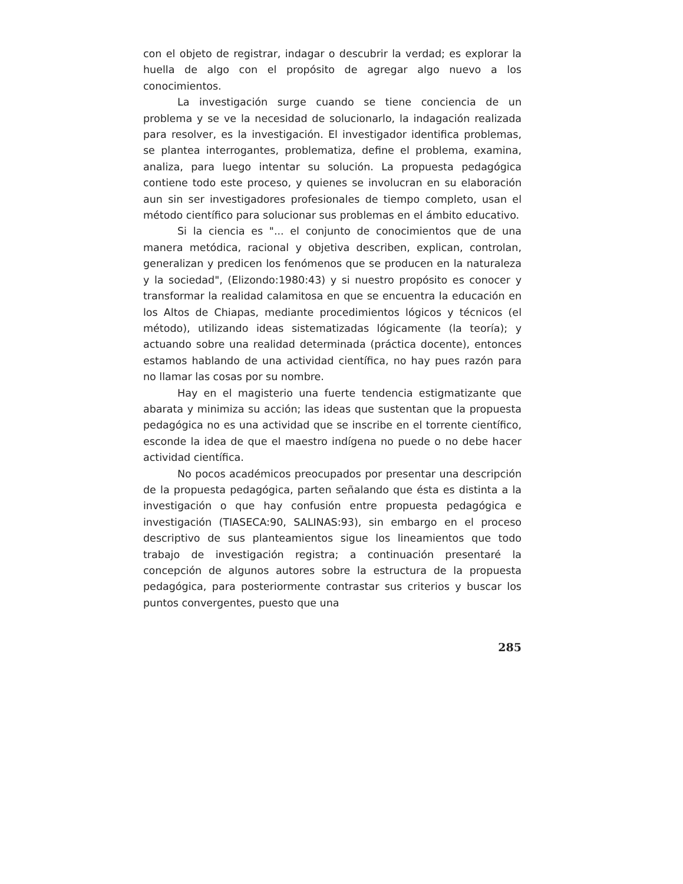con el objeto de registrar, indagar o descubrir la verdad; es explorar la huella de algo con el propósito de agregar algo nuevo a los conocimientos.
La investigación surge cuando se tiene conciencia de un problema y se ve la necesidad de solucionarlo, la indagación realizada para resolver, es la investigación. El investigador identifica problemas, se plantea interrogantes, problematiza, define el problema, examina, analiza, para luego intentar su solución. La propuesta pedagógica contiene todo este proceso, y quienes se involucran en su elaboración aun sin ser investigadores profesionales de tiempo completo, usan el método científico para solucionar sus problemas en el ámbito educativo.
Si la ciencia es "... el conjunto de conocimientos que de una manera metódica, racional y objetiva describen, explican, controlan, generalizan y predicen los fenómenos que se producen en la naturaleza y la sociedad", (Elizondo:1980:43) y si nuestro propósito es conocer y transformar la realidad calamitosa en que se encuentra la educación en los Altos de Chiapas, mediante procedimientos lógicos y técnicos (el método), utilizando ideas sistematizadas lógicamente (la teoría); y actuando sobre una realidad determinada (práctica docente), entonces estamos hablando de una actividad científica, no hay pues razón para no llamar las cosas por su nombre.
Hay en el magisterio una fuerte tendencia estigmatizante que abarata y minimiza su acción; las ideas que sustentan que la propuesta pedagógica no es una actividad que se inscribe en el torrente científico, esconde la idea de que el maestro indígena no puede o no debe hacer actividad científica.
No pocos académicos preocupados por presentar una descripción de la propuesta pedagógica, parten señalando que ésta es distinta a la investigación o que hay confusión entre propuesta pedagógica e investigación (TIASECA:90, SALINAS:93), sin embargo en el proceso descriptivo de sus planteamientos sigue los lineamientos que todo trabajo de investigación registra; a continuación presentaré la concepción de algunos autores sobre la estructura de la propuesta pedagógica, para posteriormente contrastar sus criterios y buscar los puntos convergentes, puesto que una
285